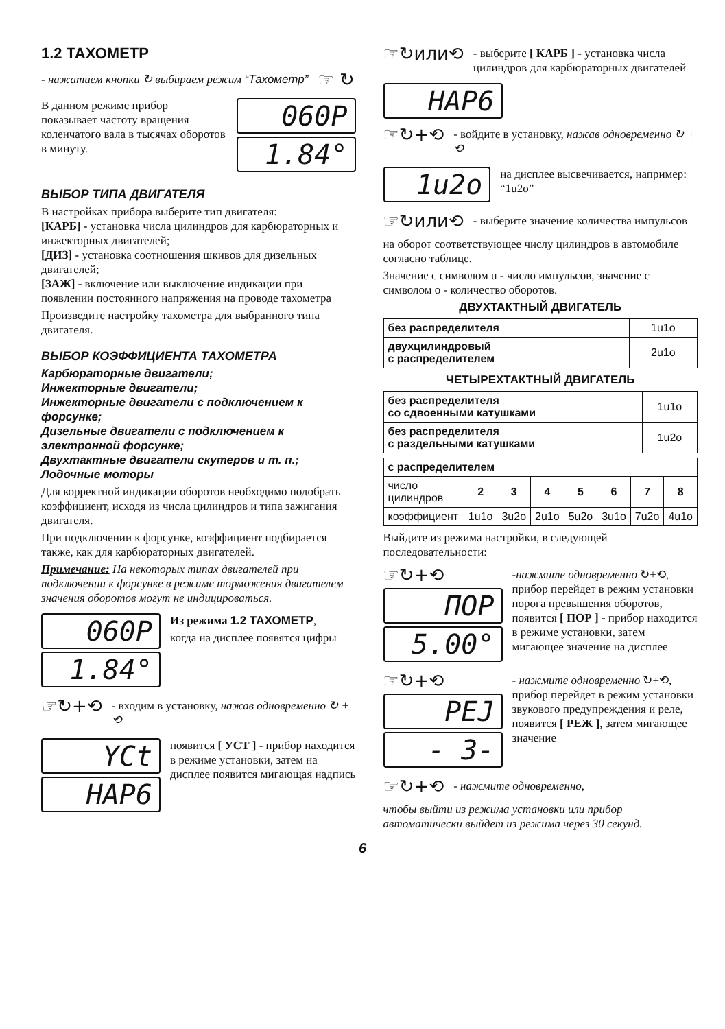1.2 ТАХОМЕТР
- нажатием кнопки ↻ выбираем режим “Тахометр”
☞ ↻
В данном режиме прибор показывает частоту вращения коленчатого вала в тысячах оборотов в минуту.
060P
1.84°
ВЫБОР ТИПА ДВИГАТЕЛЯ
В настройках прибора выберите тип двигателя:
[КАРБ] - установка числа цилиндров для карбюраторных и инжекторных двигателей;
[ДИЗ] - установка соотношения шкивов для дизельных двигателей;
[ЗАЖ] - включение или выключение индикации при появлении постоянного напряжения на проводе тахометра
Произведите настройку тахометра для выбранного типа двигателя.
ВЫБОР КОЭФФИЦИЕНТА ТАХОМЕТРА
Карбюраторные двигатели;
Инжекторные двигатели;
Инжекторные двигатели с подключением к форсунке;
Дизельные двигатели с подключением к электронной форсунке;
Двухтактные двигатели скутеров и т. п.;
Лодочные моторы
Для корректной индикации оборотов необходимо подобрать коэффициент, исходя из числа цилиндров и типа зажигания двигателя.
При подключении к форсунке, коэффициент подбирается также, как для карбюраторных двигателей.
Примечание: На некоторых типах двигателей при подключении к форсунке в режиме торможения двигателем значения оборотов могут не индицироваться.
060P
1.84°
Из режима 1.2 ТАХОМЕТР,
когда на дисплее появятся цифры
☞↻+⟲
- входим в установку, нажав одновременно ↻ + ⟲
YCt
HAP6
появится [ УСТ ] - прибор находится в режиме установки, затем на дисплее появится мигающая надпись
☞↻или⟲
- выберите [ КАРБ ] - установка числа цилиндров для карбюраторных двигателей
HAP6
☞↻+⟲
- войдите в установку, нажав одновременно ↻ + ⟲
1u2o
на дисплее высвечивается, например: “1u2o”
☞↻или⟲
- выберите значение количества импульсов
на оборот соответствующее числу цилиндров в автомобиле согласно таблице.
Значение с символом u - число импульсов, значение с символом o - количество оборотов.
ДВУХТАКТНЫЙ ДВИГАТЕЛЬ
| без распределителя | 1u1o |
| двухцилиндровый с распределителем | 2u1o |
ЧЕТЫРЕХТАКТНЫЙ ДВИГАТЕЛЬ
| без распределителя со сдвоенными катушками | 1u1o |
| без распределителя с раздельными катушками | 1u2o |
| с распределителем | | | | | | | |
| число цилиндров | 2 | 3 | 4 | 5 | 6 | 7 | 8 |
| коэффициент | 1u1o | 3u2o | 2u1o | 5u2o | 3u1o | 7u2o | 4u1o |
Выйдите из режима настройки, в следующей последовательности:
☞↻+⟲
ПOP
5.00°
-нажмите одновременно ↻+⟲, прибор перейдет в режим установки порога превышения оборотов, появится [ ПОР ] - прибор находится в режиме установки, затем мигающее значение на дисплее
☞↻+⟲
PEJ
- 3-
- нажмите одновременно ↻+⟲, прибор перейдет в режим установки звукового предупреждения и реле, появится [ РЕЖ ], затем мигающее значение
☞↻+⟲
- нажмите одновременно,
чтобы выйти из режима установки или прибор автоматически выйдет из режима через 30 секунд.
6